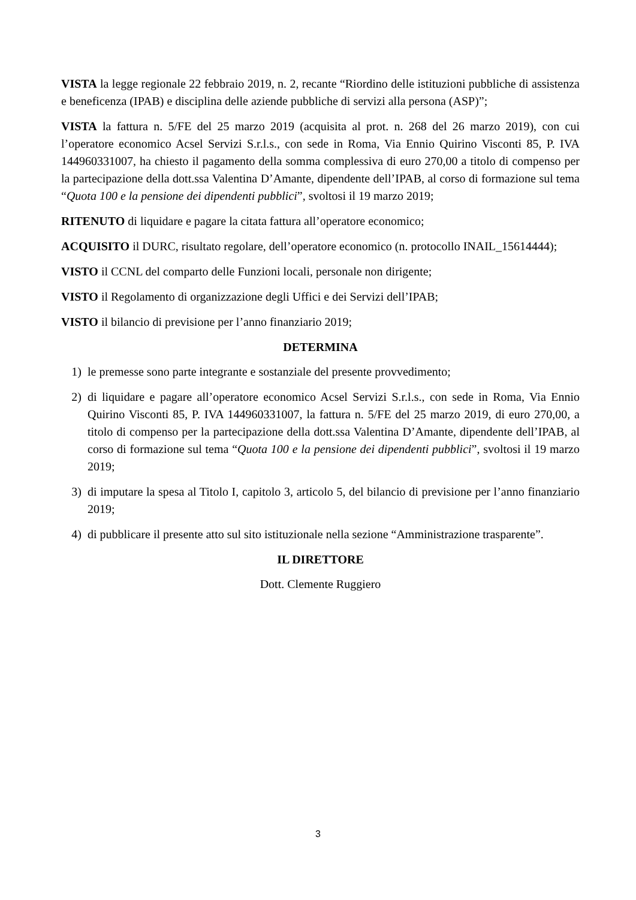VISTA la legge regionale 22 febbraio 2019, n. 2, recante “Riordino delle istituzioni pubbliche di assistenza e beneficenza (IPAB) e disciplina delle aziende pubbliche di servizi alla persona (ASP)”;
VISTA la fattura n. 5/FE del 25 marzo 2019 (acquisita al prot. n. 268 del 26 marzo 2019), con cui l’operatore economico Acsel Servizi S.r.l.s., con sede in Roma, Via Ennio Quirino Visconti 85, P. IVA 144960331007, ha chiesto il pagamento della somma complessiva di euro 270,00 a titolo di compenso per la partecipazione della dott.ssa Valentina D’Amante, dipendente dell’IPAB, al corso di formazione sul tema “Quota 100 e la pensione dei dipendenti pubblici”, svoltosi il 19 marzo 2019;
RITENUTO di liquidare e pagare la citata fattura all’operatore economico;
ACQUISITO il DURC, risultato regolare, dell’operatore economico (n. protocollo INAIL_15614444);
VISTO il CCNL del comparto delle Funzioni locali, personale non dirigente;
VISTO il Regolamento di organizzazione degli Uffici e dei Servizi dell’IPAB;
VISTO il bilancio di previsione per l’anno finanziario 2019;
DETERMINA
1) le premesse sono parte integrante e sostanziale del presente provvedimento;
2) di liquidare e pagare all’operatore economico Acsel Servizi S.r.l.s., con sede in Roma, Via Ennio Quirino Visconti 85, P. IVA 144960331007, la fattura n. 5/FE del 25 marzo 2019, di euro 270,00, a titolo di compenso per la partecipazione della dott.ssa Valentina D’Amante, dipendente dell’IPAB, al corso di formazione sul tema “Quota 100 e la pensione dei dipendenti pubblici”, svoltosi il 19 marzo 2019;
3) di imputare la spesa al Titolo I, capitolo 3, articolo 5, del bilancio di previsione per l’anno finanziario 2019;
4) di pubblicare il presente atto sul sito istituzionale nella sezione “Amministrazione trasparente”.
IL DIRETTORE
Dott. Clemente Ruggiero
3